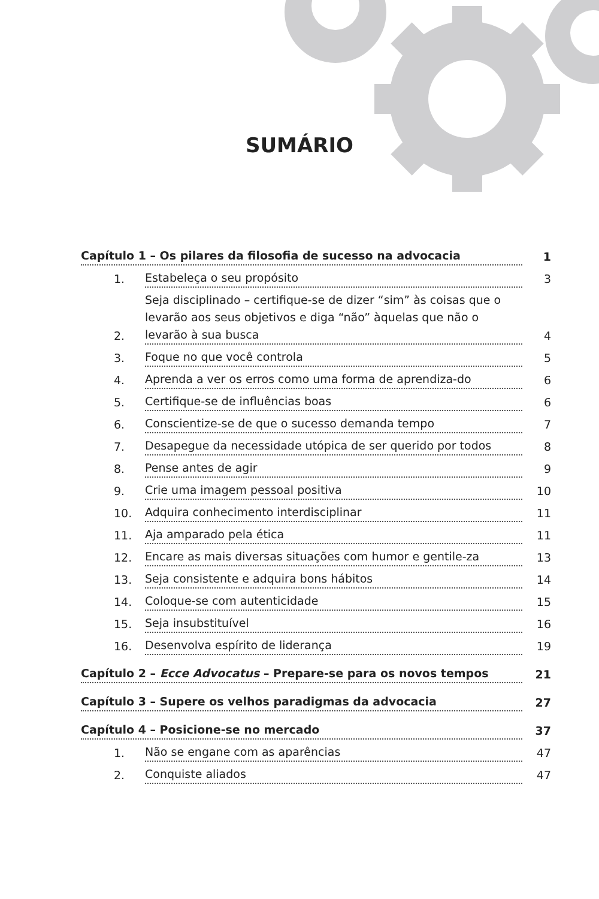SUMÁRIO
Capítulo 1 – Os pilares da filosofia de sucesso na advocacia 1
1. Estabeleça o seu propósito 3
2. Seja disciplinado – certifique-se de dizer “sim” às coisas que o levarão aos seus objetivos e diga “não” àquelas que não o levarão à sua busca 4
3. Foque no que você controla 5
4. Aprenda a ver os erros como uma forma de aprendiza-do 6
5. Certifique-se de influências boas 6
6. Conscientize-se de que o sucesso demanda tempo 7
7. Desapegue da necessidade utópica de ser querido por todos 8
8. Pense antes de agir 9
9. Crie uma imagem pessoal positiva 10
10. Adquira conhecimento interdisciplinar 11
11. Aja amparado pela ética 11
12. Encare as mais diversas situações com humor e gentile-za 13
13. Seja consistente e adquira bons hábitos 14
14. Coloque-se com autenticidade 15
15. Seja insubstituível 16
16. Desenvolva espírito de liderança 19
Capítulo 2 – Ecce Advocatus – Prepare-se para os novos tempos 21
Capítulo 3 – Supere os velhos paradigmas da advocacia 27
Capítulo 4 – Posicione-se no mercado 37
1. Não se engane com as aparências 47
2. Conquiste aliados 47